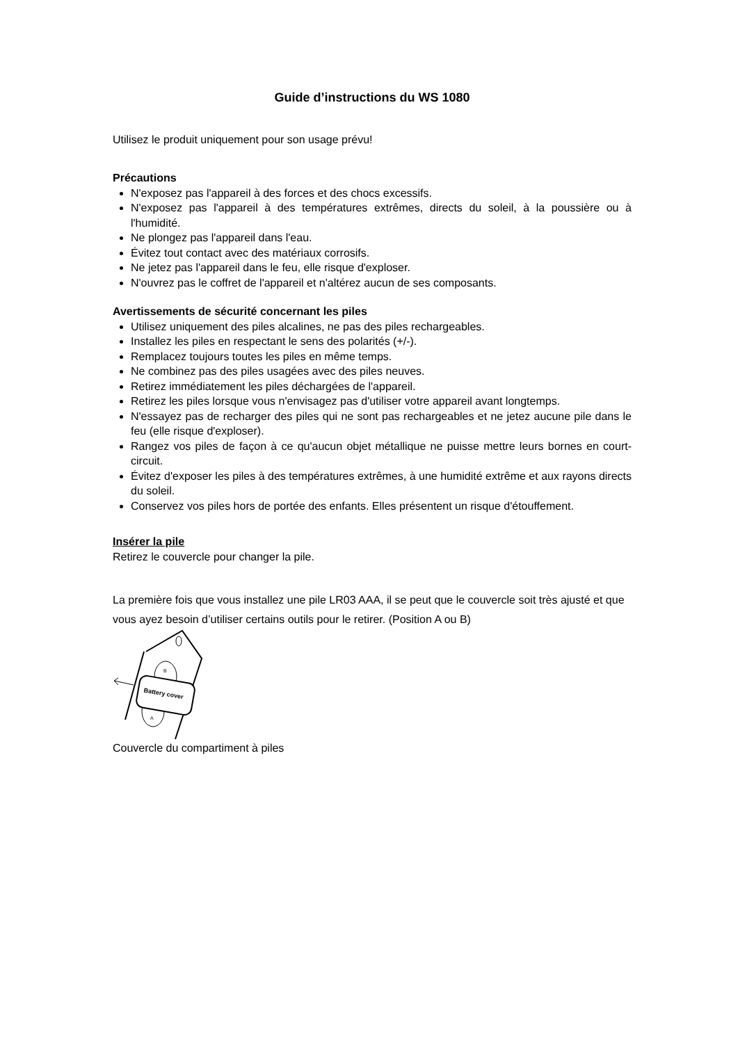Guide d’instructions du WS 1080
Utilisez le produit uniquement pour son usage prévu!
Précautions
N'exposez pas l'appareil à des forces et des chocs excessifs.
N'exposez pas l'appareil à des températures extrêmes, directs du soleil, à la poussière ou à l'humidité.
Ne plongez pas l'appareil dans l'eau.
Évitez tout contact avec des matériaux corrosifs.
Ne jetez pas l'appareil dans le feu, elle risque d'exploser.
N'ouvrez pas le coffret de l'appareil et n'altérez aucun de ses composants.
Avertissements de sécurité concernant les piles
Utilisez uniquement des piles alcalines, ne pas des piles rechargeables.
Installez les piles en respectant le sens des polarités (+/-).
Remplacez toujours toutes les piles en même temps.
Ne combinez pas des piles usagées avec des piles neuves.
Retirez immédiatement les piles déchargées de l'appareil.
Retirez les piles lorsque vous n'envisagez pas d'utiliser votre appareil avant longtemps.
N'essayez pas de recharger des piles qui ne sont pas rechargeables et ne jetez aucune pile dans le feu (elle risque d'exploser).
Rangez vos piles de façon à ce qu'aucun objet métallique ne puisse mettre leurs bornes en court-circuit.
Évitez d'exposer les piles à des températures extrêmes, à une humidité extrême et aux rayons directs du soleil.
Conservez vos piles hors de portée des enfants. Elles présentent un risque d'étouffement.
Insérer la pile
Retirez le couvercle pour changer la pile.
La première fois que vous installez une pile LR03 AAA, il se peut que le couvercle soit très ajusté et que vous ayez besoin d’utiliser certains outils pour le retirer. (Position A ou B)
Battery cover
B
A
Couvercle du compartiment à piles